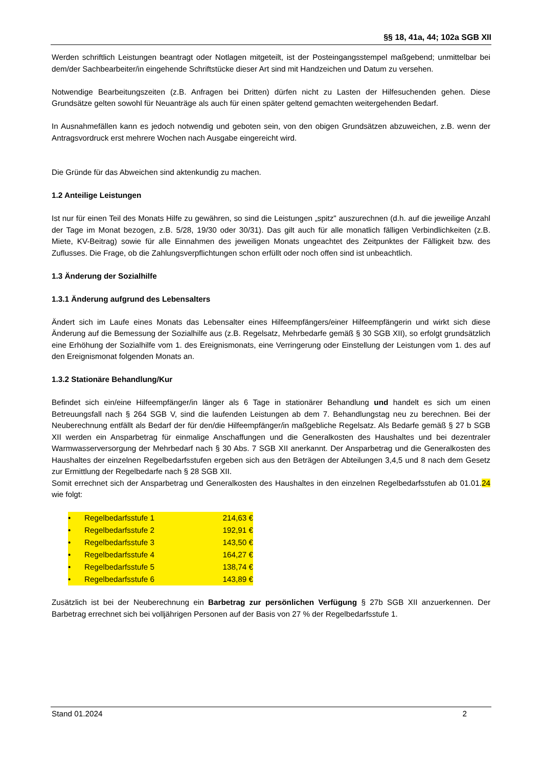§§ 18, 41a, 44; 102a SGB XII
Werden schriftlich Leistungen beantragt oder Notlagen mitgeteilt, ist der Posteingangsstempel maßgebend; unmittelbar bei dem/der Sachbearbeiter/in eingehende Schriftstücke dieser Art sind mit Handzeichen und Datum zu versehen.
Notwendige Bearbeitungszeiten (z.B. Anfragen bei Dritten) dürfen nicht zu Lasten der Hilfesuchenden gehen. Diese Grundsätze gelten sowohl für Neuanträge als auch für einen später geltend gemachten weitergehenden Bedarf.
In Ausnahmefällen kann es jedoch notwendig und geboten sein, von den obigen Grundsätzen abzuweichen, z.B. wenn der Antragsvordruck erst mehrere Wochen nach Ausgabe eingereicht wird.
Die Gründe für das Abweichen sind aktenkundig zu machen.
1.2 Anteilige Leistungen
Ist nur für einen Teil des Monats Hilfe zu gewähren, so sind die Leistungen „spitz" auszurechnen (d.h. auf die jeweilige Anzahl der Tage im Monat bezogen, z.B. 5/28, 19/30 oder 30/31). Das gilt auch für alle monatlich fälligen Verbindlichkeiten (z.B. Miete, KV-Beitrag) sowie für alle Einnahmen des jeweiligen Monats ungeachtet des Zeitpunktes der Fälligkeit bzw. des Zuflusses. Die Frage, ob die Zahlungsverpflichtungen schon erfüllt oder noch offen sind ist unbeachtlich.
1.3 Änderung der Sozialhilfe
1.3.1 Änderung aufgrund des Lebensalters
Ändert sich im Laufe eines Monats das Lebensalter eines Hilfeempfängers/einer Hilfeempfängerin und wirkt sich diese Änderung auf die Bemessung der Sozialhilfe aus (z.B. Regelsatz, Mehrbedarfe gemäß § 30 SGB XII), so erfolgt grundsätzlich eine Erhöhung der Sozialhilfe vom 1. des Ereignismonats, eine Verringerung oder Einstellung der Leistungen vom 1. des auf den Ereignismonat folgenden Monats an.
1.3.2 Stationäre Behandlung/Kur
Befindet sich ein/eine Hilfeempfänger/in länger als 6 Tage in stationärer Behandlung und handelt es sich um einen Betreuungsfall nach § 264 SGB V, sind die laufenden Leistungen ab dem 7. Behandlungstag neu zu berechnen. Bei der Neuberechnung entfällt als Bedarf der für den/die Hilfeempfänger/in maßgebliche Regelsatz. Als Bedarfe gemäß § 27 b SGB XII werden ein Ansparbetrag für einmalige Anschaffungen und die Generalkosten des Haushaltes und bei dezentraler Warmwasserversorgung der Mehrbedarf nach § 30 Abs. 7 SGB XII anerkannt. Der Ansparbetrag und die Generalkosten des Haushaltes der einzelnen Regelbedarfsstufen ergeben sich aus den Beträgen der Abteilungen 3,4,5 und 8 nach dem Gesetz zur Ermittlung der Regelbedarfe nach § 28 SGB XII.
Somit errechnet sich der Ansparbetrag und Generalkosten des Haushaltes in den einzelnen Regelbedarfsstufen ab 01.01.24 wie folgt:
| • | Regelbedarfsstufe 1 | 214,63 € |
| • | Regelbedarfsstufe 2 | 192,91 € |
| • | Regelbedarfsstufe 3 | 143,50 € |
| • | Regelbedarfsstufe 4 | 164,27 € |
| • | Regelbedarfsstufe 5 | 138,74 € |
| • | Regelbedarfsstufe 6 | 143,89 € |
Zusätzlich ist bei der Neuberechnung ein Barbetrag zur persönlichen Verfügung § 27b SGB XII anzuerkennen. Der Barbetrag errechnet sich bei volljährigen Personen auf der Basis von 27 % der Regelbedarfsstufe 1.
Stand 01.2024 2